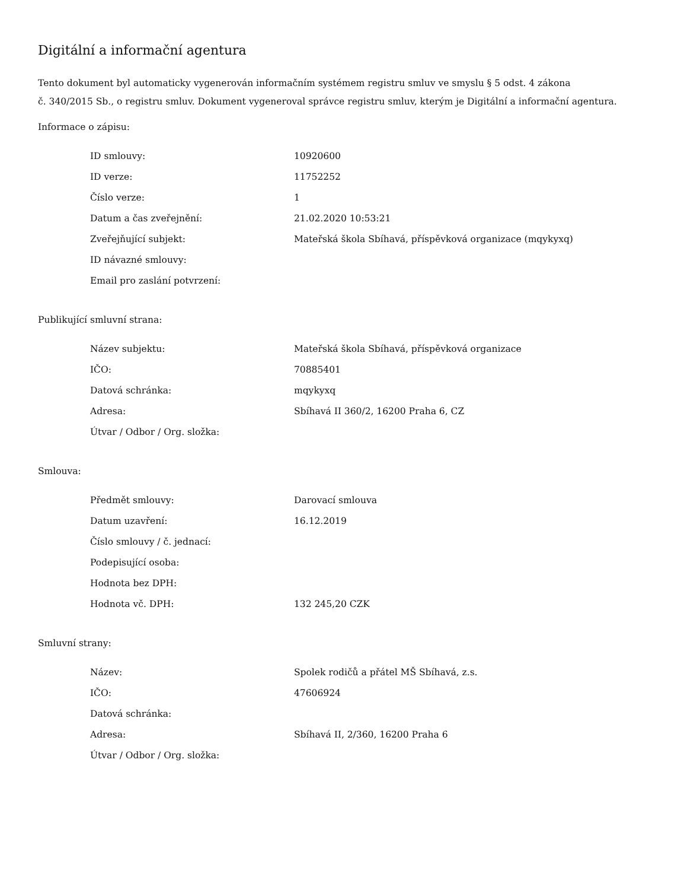Digitální a informační agentura
Tento dokument byl automaticky vygenerován informačním systémem registru smluv ve smyslu § 5 odst. 4 zákona
č. 340/2015 Sb., o registru smluv. Dokument vygeneroval správce registru smluv, kterým je Digitální a informační agentura.
Informace o zápisu:
| ID smlouvy: | 10920600 |
| ID verze: | 11752252 |
| Číslo verze: | 1 |
| Datum a čas zveřejnění: | 21.02.2020 10:53:21 |
| Zveřejňující subjekt: | Mateřská škola Sbíhavá, příspěvková organizace (mqykyxq) |
| ID návazné smlouvy: | |
| Email pro zaslání potvrzení: | |
Publikující smluvní strana:
| Název subjektu: | Mateřská škola Sbíhavá, příspěvková organizace |
| IČO: | 70885401 |
| Datová schránka: | mqykyxq |
| Adresa: | Sbíhavá II 360/2, 16200 Praha 6, CZ |
| Útvar / Odbor / Org. složka: | |
Smlouva:
| Předmět smlouvy: | Darovací smlouva |
| Datum uzavření: | 16.12.2019 |
| Číslo smlouvy / č. jednací: | |
| Podepisující osoba: | |
| Hodnota bez DPH: | |
| Hodnota vč. DPH: | 132 245,20 CZK |
Smluvní strany:
| Název: | Spolek rodičů a přátel MŠ Sbíhavá, z.s. |
| IČO: | 47606924 |
| Datová schránka: | |
| Adresa: | Sbíhavá II, 2/360, 16200 Praha 6 |
| Útvar / Odbor / Org. složka: | |